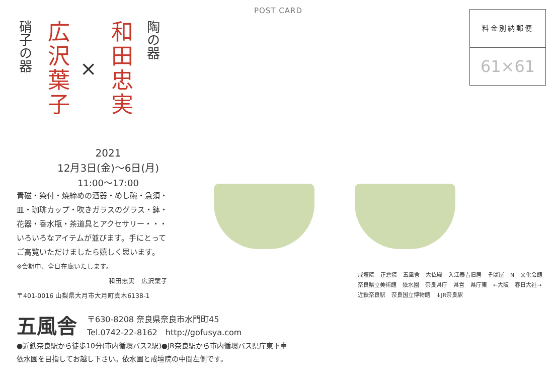POST CARD
料金別納郵便
61×61
硝子の器
広沢葉子
×
和田忠実
陶の器
2021
12月3日(金)～6日(月)
11:00～17:00
青磁・染付・焼締めの酒器・めし碗・急須・
皿・珈琲カップ・吹きガラスのグラス・鉢・
花器・香水瓶・茶道具とアクセサリー・・・
いろいろなアイテムが並びます。手にとって
ご高覧いただけましたら嬉しく思います。
※会期中、全日在廊いたします。
和田忠実　広沢葉子
〒401-0016 山梨県大月市大月町真木6138-1
五風舎 〒630-8208 奈良県奈良市水門町45
Tel.0742-22-8162　http://gofusya.com
●近鉄奈良駅から徒歩10分(市内循環バス2駅)●JR奈良駅から市内循環バス県庁東下車
依水園を目指してお越し下さい。依水園と戒壇院の中間左側です。
戒壇院 正倉院 五風舎 大仏殿 入江泰吉旧居 そば屋 N 文化会館 奈良県立美術館 依水園 奈良県庁 県営 県庁東 ←大阪 春日大社→ 近鉄奈良駅 奈良国立博物館 ↓JR奈良駅